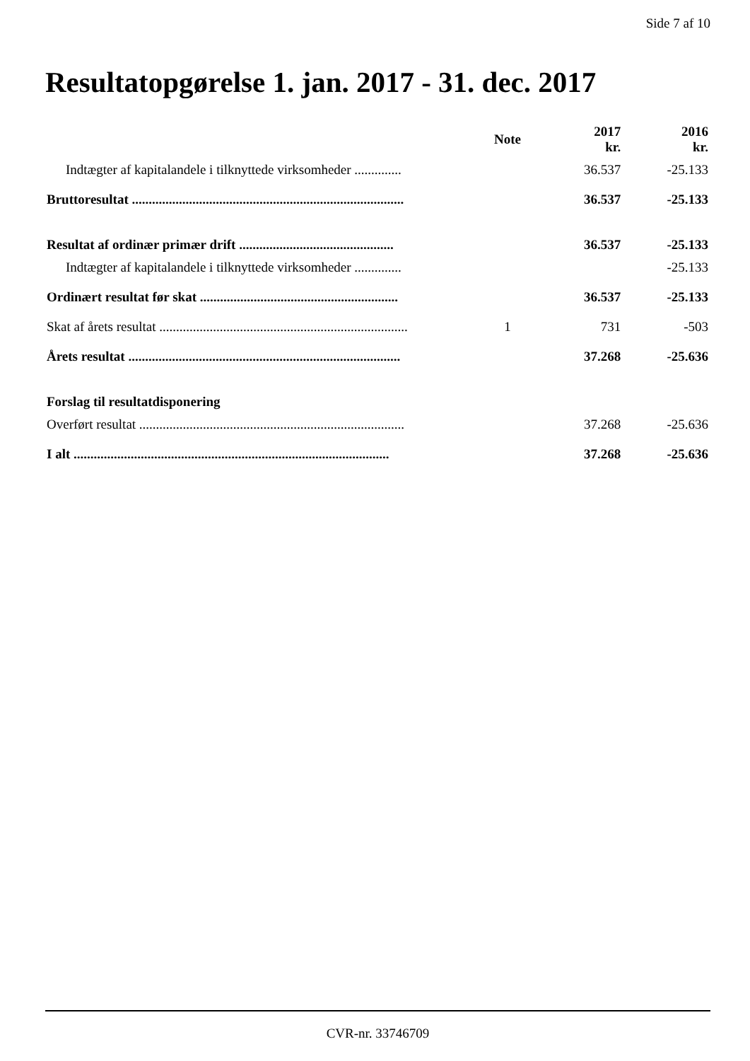Side 7 af 10
Resultatopgørelse 1. jan. 2017 - 31. dec. 2017
| | Note | 2017 kr. | 2016 kr. |
| --- | --- | --- | --- |
| Indtægter af kapitalandele i tilknyttede virksomheder .............. | | 36.537 | -25.133 |
| Bruttoresultat ................................................................................. | | 36.537 | -25.133 |
| Resultat af ordinær primær drift .............................................. | | 36.537 | -25.133 |
| Indtægter af kapitalandele i tilknyttede virksomheder .............. | | | -25.133 |
| Ordinært resultat før skat ........................................................... | | 36.537 | -25.133 |
| Skat af årets resultat .......................................................................... | 1 | 731 | -503 |
| Årets resultat ................................................................................. | | 37.268 | -25.636 |
| Forslag til resultatdisponering | | | |
| Overført resultat ............................................................................... | | 37.268 | -25.636 |
| I alt .............................................................................................. | | 37.268 | -25.636 |
CVR-nr. 33746709